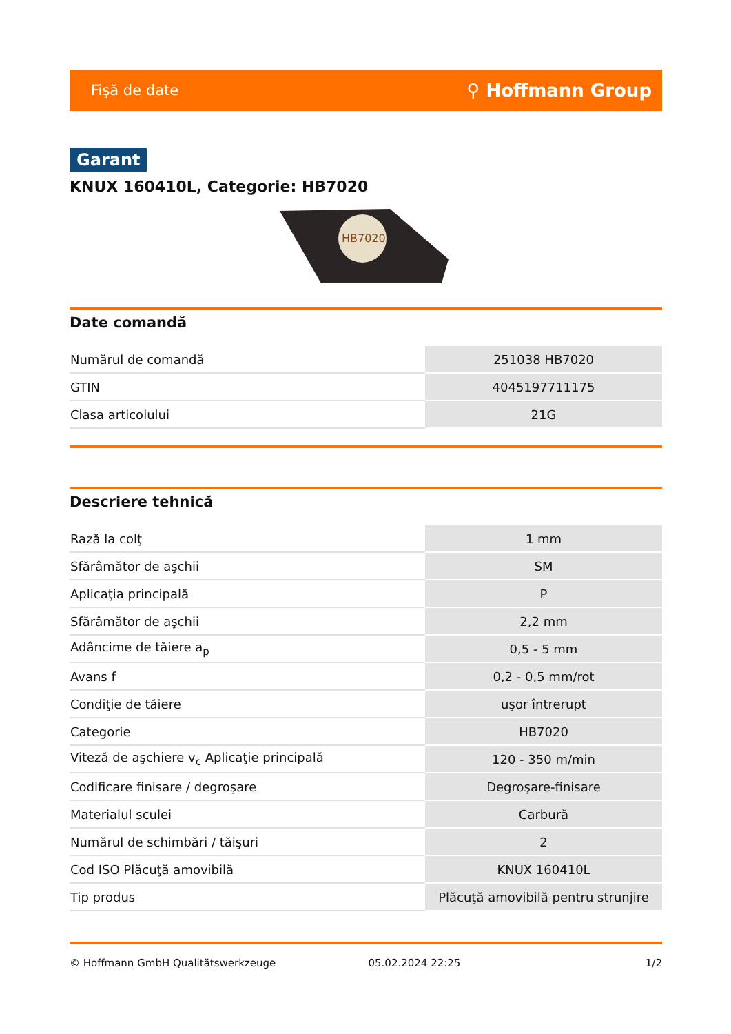Fişă de date ⚲ Hoffmann Group
Garant
KNUX 160410L, Categorie: HB7020
HB7020
Date comandă
| Numărul de comandă | 251038 HB7020 |
| GTIN | 4045197711175 |
| Clasa articolului | 21G |
Descriere tehnică
| Rază la colţ | 1 mm |
| Sfărâmător de aşchii | SM |
| Aplicaţia principală | P |
| Sfărâmător de aşchii | 2,2 mm |
| Adâncime de tăiere a<sub>p</sub> | 0,5 - 5 mm |
| Avans f | 0,2 - 0,5 mm/rot |
| Condiţie de tăiere | uşor întrerupt |
| Categorie | HB7020 |
| Viteză de aşchiere v<sub>c</sub> Aplicaţie principală | 120 - 350 m/min |
| Codificare finisare / degroşare | Degroşare-finisare |
| Materialul sculei | Carbură |
| Numărul de schimbări / tăişuri | 2 |
| Cod ISO Plăcuţă amovibilă | KNUX 160410L |
| Tip produs | Plăcuţă amovibilă pentru strunjire |
© Hoffmann GmbH Qualitätswerkzeuge 05.02.2024 22:25 1/2